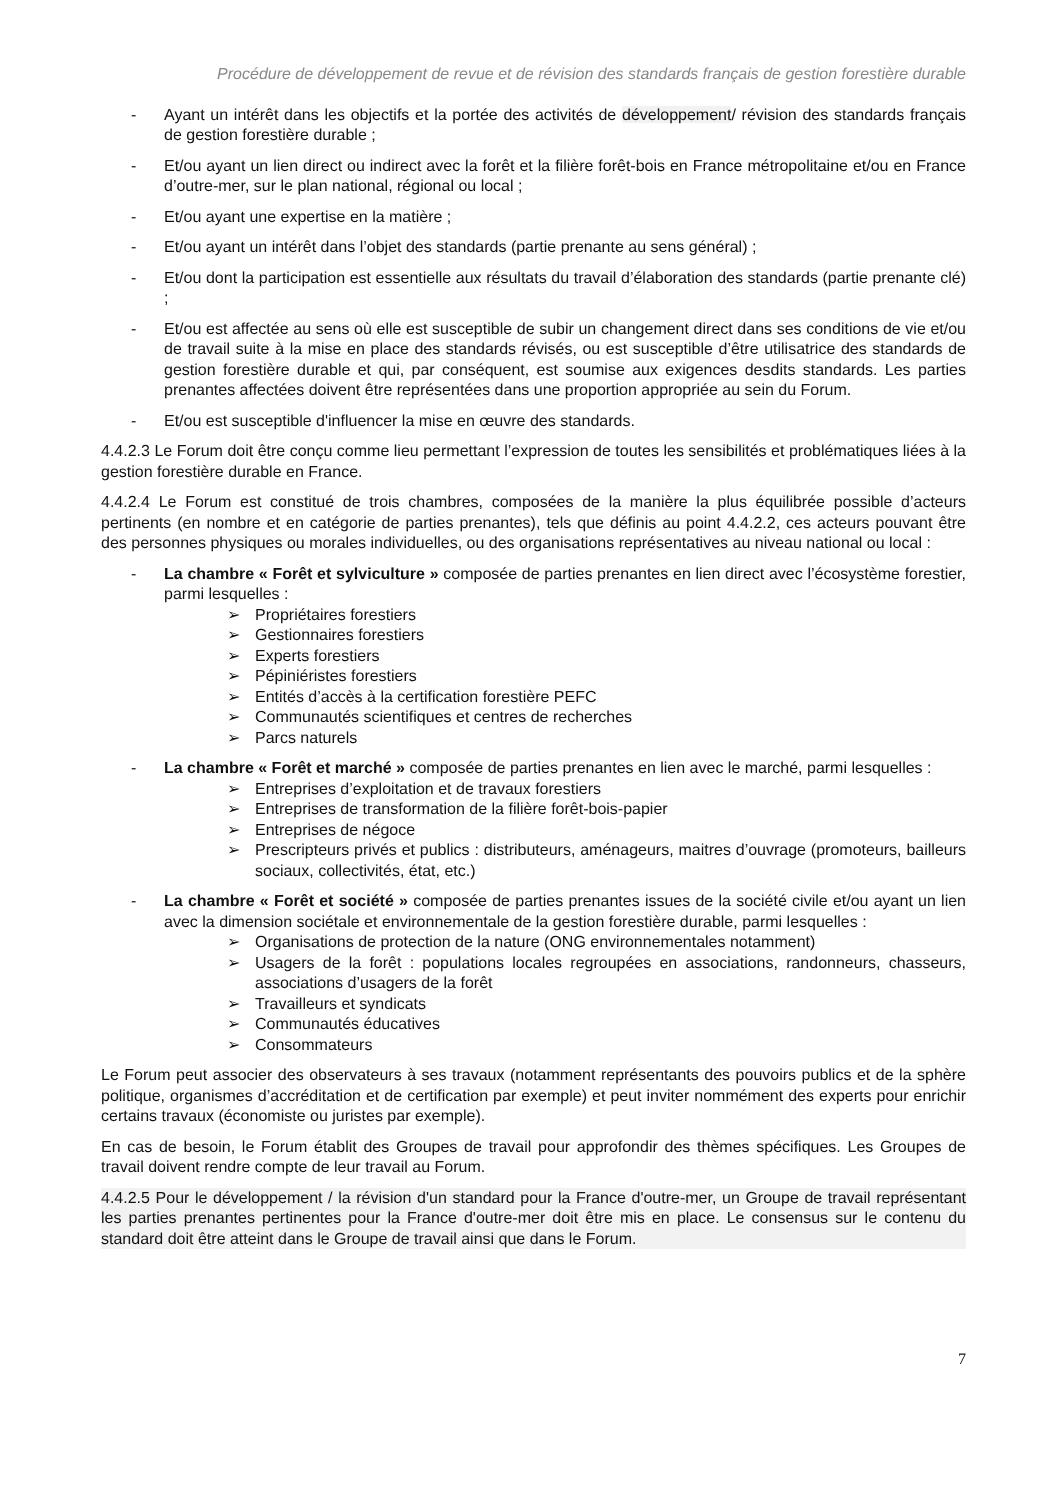Procédure de développement de revue et de révision des standards français de gestion forestière durable
- Ayant un intérêt dans les objectifs et la portée des activités de développement/ révision des standards français de gestion forestière durable ;
- Et/ou ayant un lien direct ou indirect avec la forêt et la filière forêt-bois en France métropolitaine et/ou en France d’outre-mer, sur le plan national, régional ou local ;
- Et/ou ayant une expertise en la matière ;
- Et/ou ayant un intérêt dans l’objet des standards (partie prenante au sens général) ;
- Et/ou dont la participation est essentielle aux résultats du travail d’élaboration des standards (partie prenante clé) ;
- Et/ou est affectée au sens où elle est susceptible de subir un changement direct dans ses conditions de vie et/ou de travail suite à la mise en place des standards révisés, ou est susceptible d’être utilisatrice des standards de gestion forestière durable et qui, par conséquent, est soumise aux exigences desdits standards. Les parties prenantes affectées doivent être représentées dans une proportion appropriée au sein du Forum.
- Et/ou est susceptible d'influencer la mise en œuvre des standards.
4.4.2.3 Le Forum doit être conçu comme lieu permettant l’expression de toutes les sensibilités et problématiques liées à la gestion forestière durable en France.
4.4.2.4 Le Forum est constitué de trois chambres, composées de la manière la plus équilibrée possible d’acteurs pertinents (en nombre et en catégorie de parties prenantes), tels que définis au point 4.4.2.2, ces acteurs pouvant être des personnes physiques ou morales individuelles, ou des organisations représentatives au niveau national ou local :
- La chambre « Forêt et sylviculture » composée de parties prenantes en lien direct avec l’écosystème forestier, parmi lesquelles :
➢ Propriétaires forestiers
➢ Gestionnaires forestiers
➢ Experts forestiers
➢ Pépiniéristes forestiers
➢ Entités d’accès à la certification forestière PEFC
➢ Communautés scientifiques et centres de recherches
➢ Parcs naturels
- La chambre « Forêt et marché » composée de parties prenantes en lien avec le marché, parmi lesquelles :
➢ Entreprises d’exploitation et de travaux forestiers
➢ Entreprises de transformation de la filière forêt-bois-papier
➢ Entreprises de négoce
➢ Prescripteurs privés et publics : distributeurs, aménageurs, maitres d’ouvrage (promoteurs, bailleurs sociaux, collectivités, état, etc.)
- La chambre « Forêt et société » composée de parties prenantes issues de la société civile et/ou ayant un lien avec la dimension sociétale et environnementale de la gestion forestière durable, parmi lesquelles :
➢ Organisations de protection de la nature (ONG environnementales notamment)
➢ Usagers de la forêt : populations locales regroupées en associations, randonneurs, chasseurs, associations d’usagers de la forêt
➢ Travailleurs et syndicats
➢ Communautés éducatives
➢ Consommateurs
Le Forum peut associer des observateurs à ses travaux (notamment représentants des pouvoirs publics et de la sphère politique, organismes d’accréditation et de certification par exemple) et peut inviter nommément des experts pour enrichir certains travaux (économiste ou juristes par exemple).
En cas de besoin, le Forum établit des Groupes de travail pour approfondir des thèmes spécifiques. Les Groupes de travail doivent rendre compte de leur travail au Forum.
4.4.2.5 Pour le développement / la révision d'un standard pour la France d'outre-mer, un Groupe de travail représentant les parties prenantes pertinentes pour la France d'outre-mer doit être mis en place. Le consensus sur le contenu du standard doit être atteint dans le Groupe de travail ainsi que dans le Forum.
7